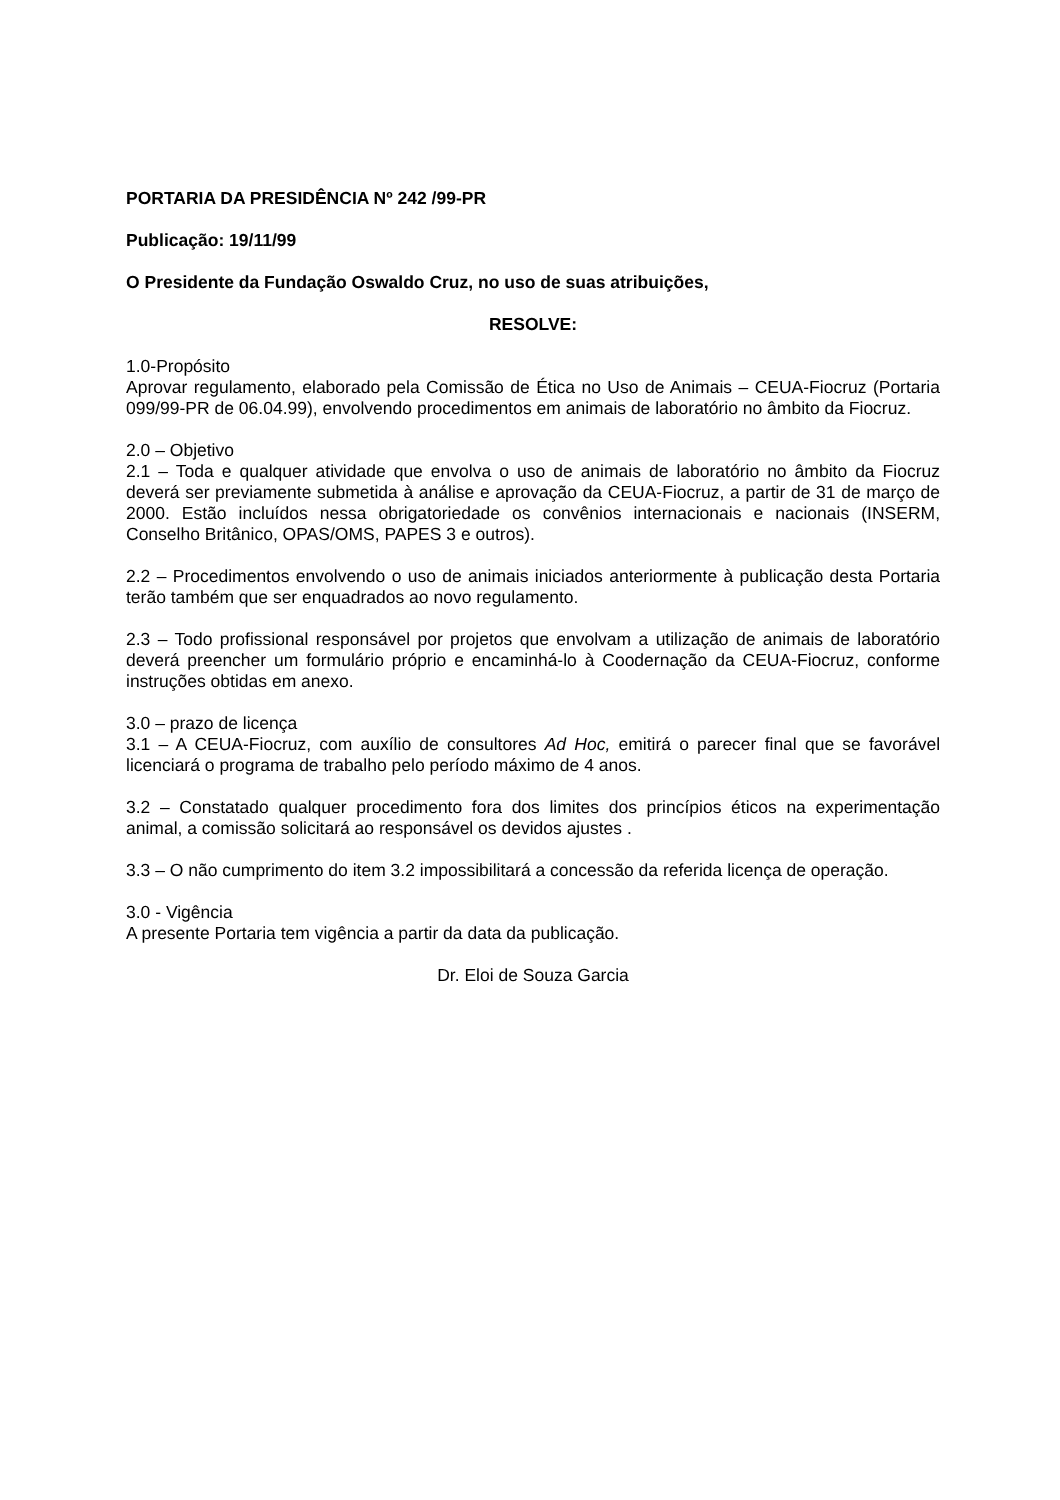PORTARIA DA PRESIDÊNCIA Nº 242 /99-PR
Publicação: 19/11/99
O Presidente da Fundação Oswaldo Cruz, no uso de suas atribuições,
RESOLVE:
1.0-Propósito
Aprovar regulamento, elaborado pela Comissão de Ética no Uso de Animais – CEUA-Fiocruz (Portaria 099/99-PR de 06.04.99), envolvendo procedimentos em animais de laboratório no âmbito da Fiocruz.
2.0 – Objetivo
2.1 – Toda e qualquer atividade que envolva o uso de animais de laboratório no âmbito da Fiocruz deverá ser previamente submetida à análise e aprovação da CEUA-Fiocruz, a partir de 31 de março de 2000. Estão incluídos nessa obrigatoriedade os convênios internacionais e nacionais (INSERM, Conselho Britânico, OPAS/OMS, PAPES 3 e outros).
2.2 – Procedimentos envolvendo o uso de animais iniciados anteriormente à publicação desta Portaria terão também que ser enquadrados ao novo regulamento.
2.3 – Todo profissional responsável por projetos que envolvam a utilização de animais de laboratório deverá preencher um formulário próprio e encaminhá-lo à Coodernação da CEUA-Fiocruz, conforme instruções obtidas em anexo.
3.0 – prazo de licença
3.1 – A CEUA-Fiocruz, com auxílio de consultores Ad Hoc, emitirá o parecer final que se favorável licenciará o programa de trabalho pelo período máximo de 4 anos.
3.2 – Constatado qualquer procedimento fora dos limites dos princípios éticos na experimentação animal, a comissão solicitará ao responsável os devidos ajustes .
3.3 – O não cumprimento do item 3.2 impossibilitará a concessão da referida licença de operação.
3.0 - Vigência
A presente Portaria tem vigência a partir da data da publicação.
Dr. Eloi de Souza Garcia